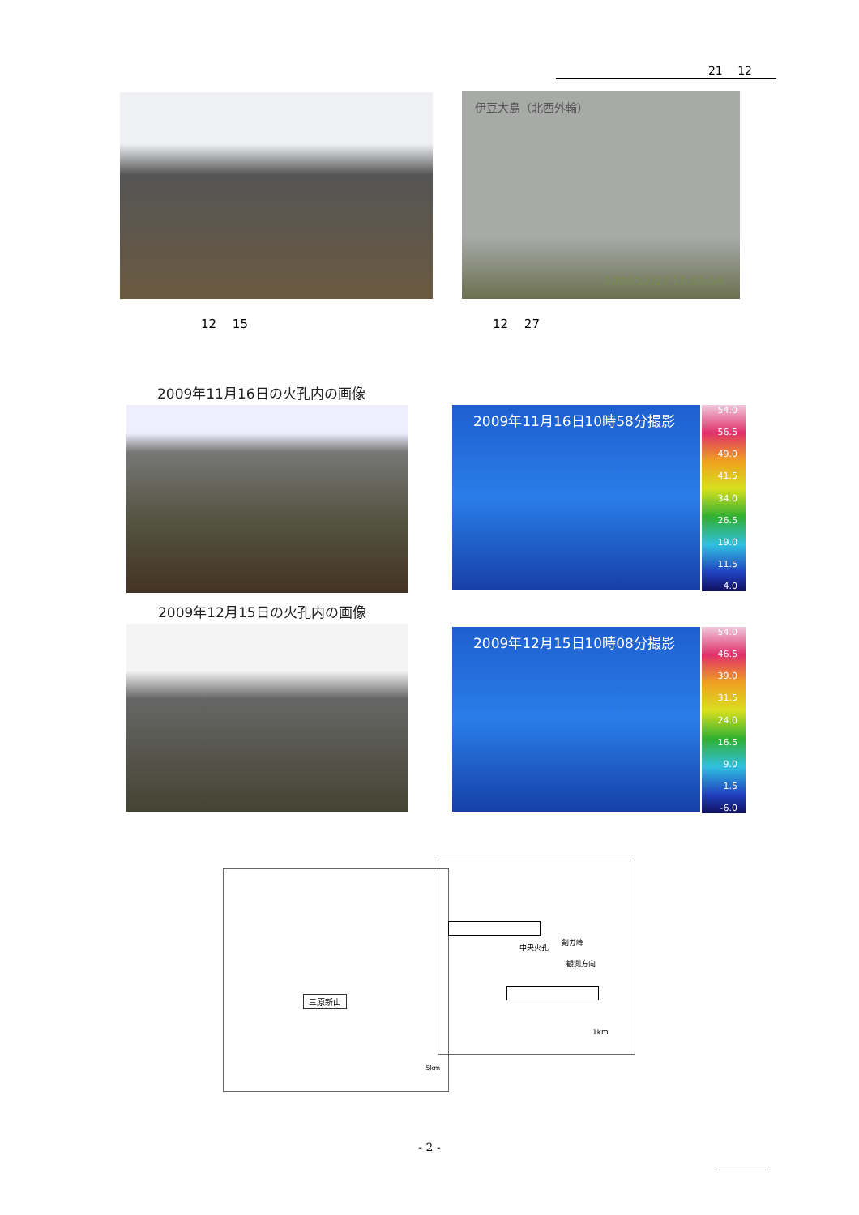21　 12
伊豆大島（北西外輪）
2009/12/27 15:53:54
12　 15 12　 27
2009年11月16日の火孔内の画像
2009年11月16日10時58分撮影
54.0
56.5
49.0
41.5
34.0
26.5
19.0
11.5
4.0
2009年12月15日の火孔内の画像
2009年12月15日10時08分撮影
54.0
46.5
39.0
31.5
24.0
16.5
9.0
1.5
-6.0
三原新山
5km
中央火孔
剣ガ峰
観測方向
1km
- 2 -